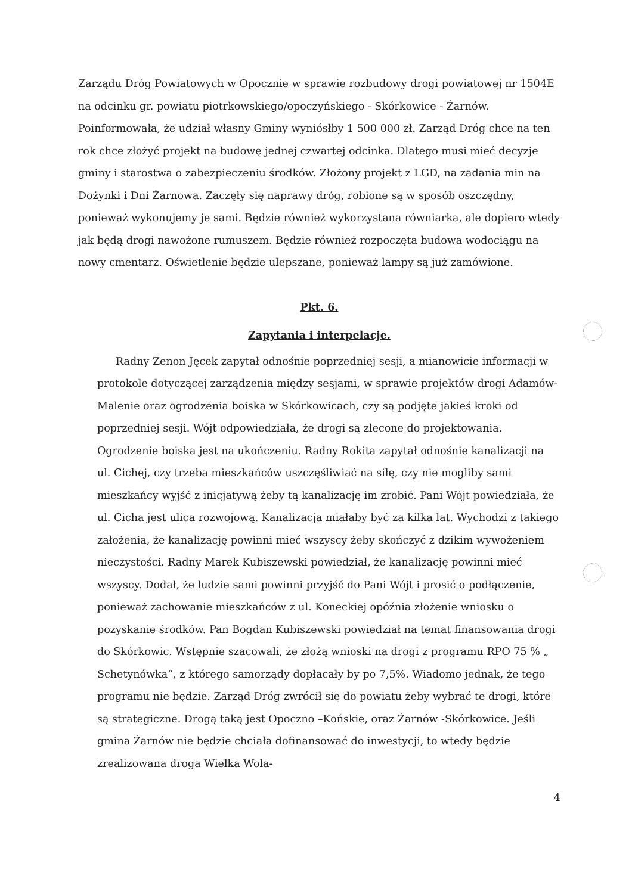Zarządu Dróg Powiatowych w Opocznie w sprawie rozbudowy drogi powiatowej nr 1504E na odcinku gr. powiatu piotrkowskiego/opoczyńskiego - Skórkowice - Żarnów. Poinformowała, że udział własny Gminy wyniósłby 1 500 000 zł. Zarząd Dróg chce na ten rok chce złożyć projekt na budowę jednej czwartej odcinka. Dlatego musi mieć decyzje gminy i starostwa o zabezpieczeniu środków. Złożony projekt z LGD, na zadania min na Dożynki i Dni Żarnowa. Zaczęły się naprawy dróg, robione są w sposób oszczędny, ponieważ wykonujemy je sami. Będzie również wykorzystana równiarka, ale dopiero wtedy jak będą drogi nawożone rumuszem. Będzie również rozpoczęta budowa wodociągu na nowy cmentarz. Oświetlenie będzie ulepszane, ponieważ lampy są już zamówione.
Pkt. 6.
Zapytania i interpelacje.
Radny Zenon Jęcek zapytał odnośnie poprzedniej sesji, a mianowicie informacji w protokole dotyczącej zarządzenia między sesjami, w sprawie projektów drogi Adamów- Malenie oraz ogrodzenia boiska w Skórkowicach, czy są podjęte jakieś kroki od poprzedniej sesji. Wójt odpowiedziała, że drogi są zlecone do projektowania. Ogrodzenie boiska jest na ukończeniu. Radny Rokita zapytał odnośnie kanalizacji na ul. Cichej, czy trzeba mieszkańców uszczęśliwiać na siłę, czy nie mogliby sami mieszkańcy wyjść z inicjatywą żeby tą kanalizację im zrobić. Pani Wójt powiedziała, że ul. Cicha jest ulica rozwojową. Kanalizacja miałaby być za kilka lat. Wychodzi z takiego założenia, że kanalizację powinni mieć wszyscy żeby skończyć z dzikim wywożeniem nieczystości. Radny Marek Kubiszewski powiedział, że kanalizację powinni mieć wszyscy. Dodał, że ludzie sami powinni przyjść do Pani Wójt i prosić o podłączenie, ponieważ zachowanie mieszkańców z ul. Koneckiej opóźnia złożenie wniosku o pozyskanie środków. Pan Bogdan Kubiszewski powiedział na temat finansowania drogi do Skórkowic. Wstępnie szacowali, że złożą wnioski na drogi z programu RPO 75 % „ Schetynówka”, z którego samorządy dopłacały by po 7,5%. Wiadomo jednak, że tego programu nie będzie. Zarząd Dróg zwrócił się do powiatu żeby wybrać te drogi, które są strategiczne. Drogą taką jest Opoczno –Końskie, oraz Żarnów -Skórkowice. Jeśli gmina Żarnów nie będzie chciała dofinansować do inwestycji, to wtedy będzie zrealizowana droga Wielka Wola-
4